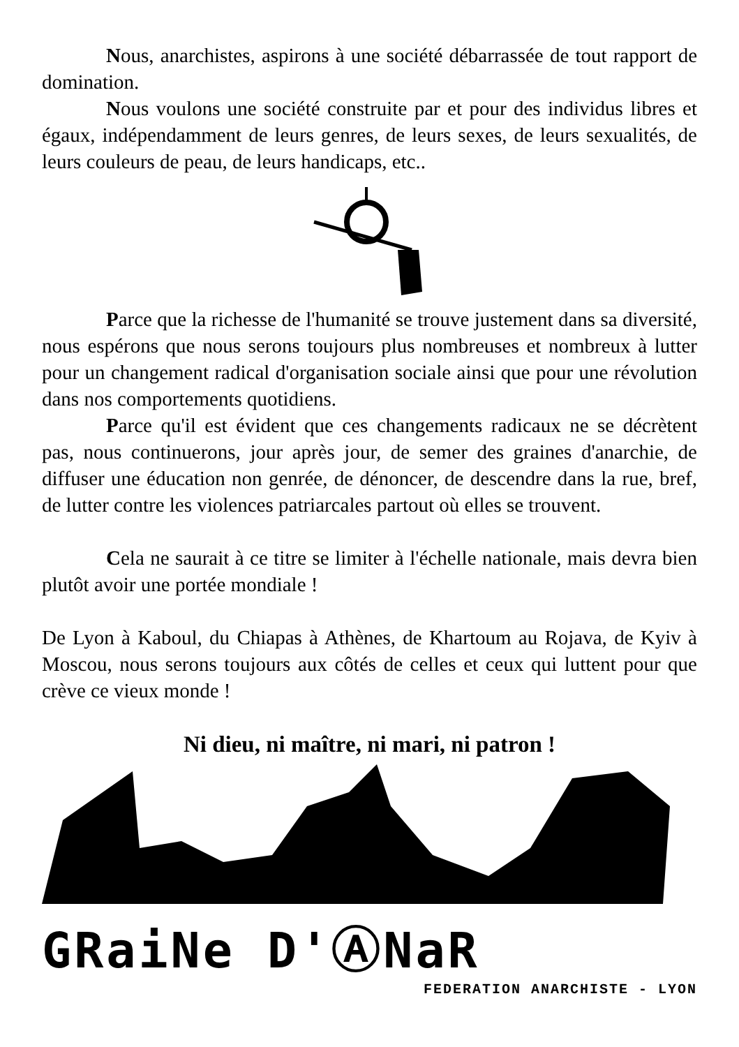Nous, anarchistes, aspirons à une société débarrassée de tout rapport de domination.
Nous voulons une société construite par et pour des individus libres et égaux, indépendamment de leurs genres, de leurs sexes, de leurs sexualités, de leurs couleurs de peau, de leurs handicaps, etc..
Parce que la richesse de l'humanité se trouve justement dans sa diversité, nous espérons que nous serons toujours plus nombreuses et nombreux à lutter pour un changement radical d'organisation sociale ainsi que pour une révolution dans nos comportements quotidiens.
Parce qu'il est évident que ces changements radicaux ne se décrètent pas, nous continuerons, jour après jour, de semer des graines d'anarchie, de diffuser une éducation non genrée, de dénoncer, de descendre dans la rue, bref, de lutter contre les violences patriarcales partout où elles se trouvent.
Cela ne saurait à ce titre se limiter à l'échelle nationale, mais devra bien plutôt avoir une portée mondiale !
De Lyon à Kaboul, du Chiapas à Athènes, de Khartoum au Rojava, de Kyiv à Moscou, nous serons toujours aux côtés de celles et ceux qui luttent pour que crève ce vieux monde !
Ni dieu, ni maître, ni mari, ni patron !
GRaiNe D'ⒶNaR
FEDERATION ANARCHISTE - LYON